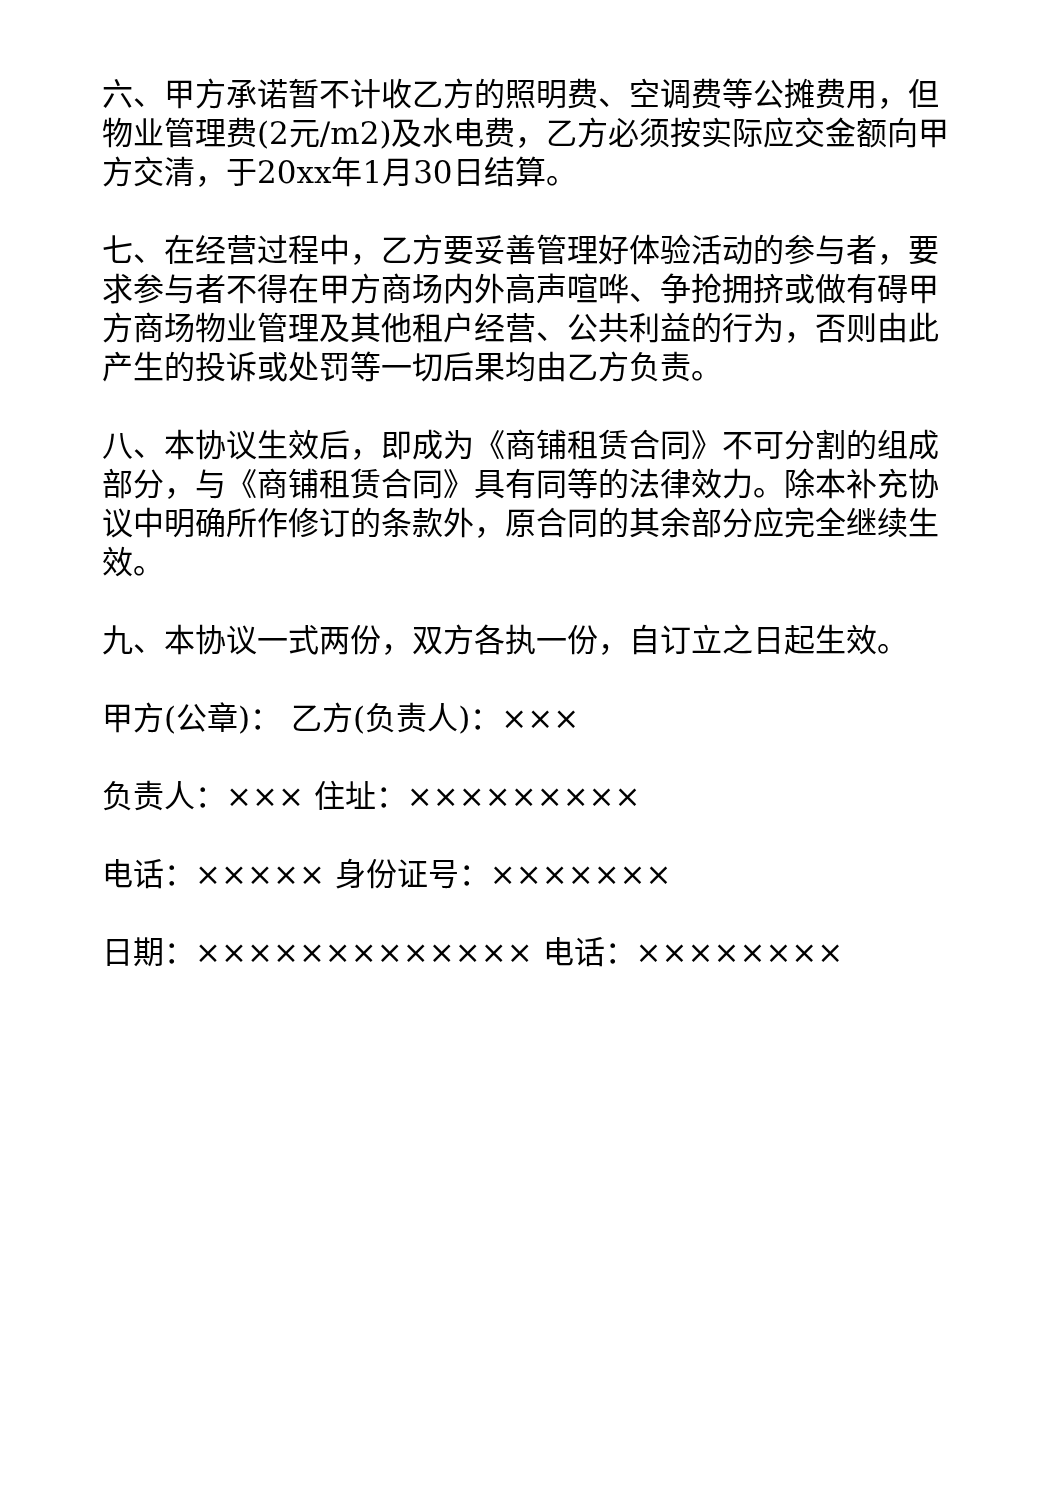六、甲方承诺暂不计收乙方的照明费、空调费等公摊费用，但物业管理费(2元/m2)及水电费，乙方必须按实际应交金额向甲方交清，于20xx年1月30日结算。
七、在经营过程中，乙方要妥善管理好体验活动的参与者，要求参与者不得在甲方商场内外高声喧哗、争抢拥挤或做有碍甲方商场物业管理及其他租户经营、公共利益的行为，否则由此产生的投诉或处罚等一切后果均由乙方负责。
八、本协议生效后，即成为《商铺租赁合同》不可分割的组成部分，与《商铺租赁合同》具有同等的法律效力。除本补充协议中明确所作修订的条款外，原合同的其余部分应完全继续生效。
九、本协议一式两份，双方各执一份，自订立之日起生效。
甲方(公章)： 乙方(负责人)：×××
负责人：××× 住址：×××××××××
电话：××××× 身份证号：×××××××
日期：××××××××××××× 电话：××××××××